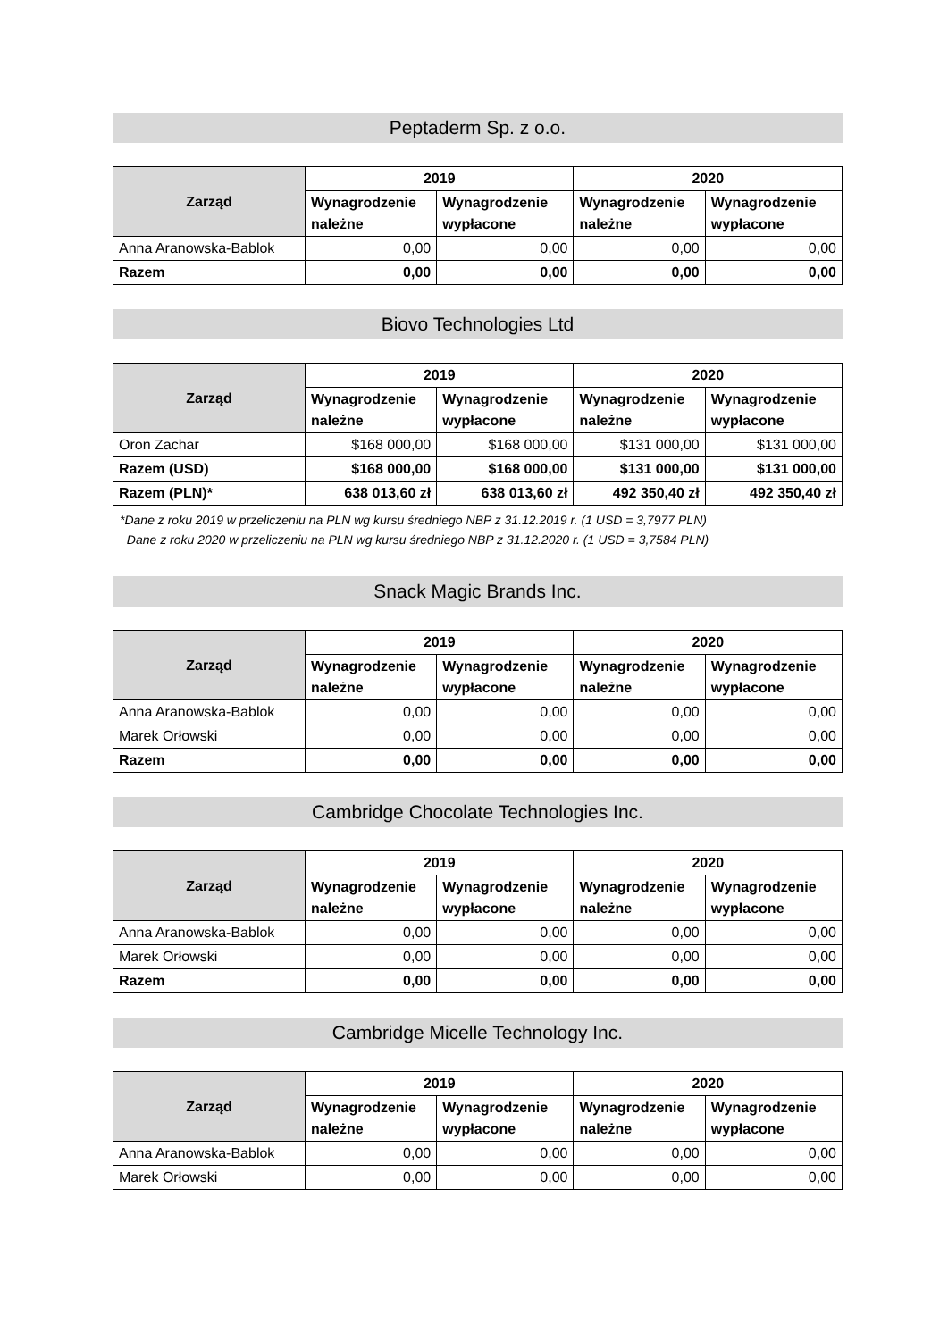Peptaderm Sp. z o.o.
| Zarząd | 2019 | | 2020 | |
| --- | --- | --- | --- | --- |
| | Wynagrodzenie należne | Wynagrodzenie wypłacone | Wynagrodzenie należne | Wynagrodzenie wypłacone |
| Anna Aranowska-Bablok | 0,00 | 0,00 | 0,00 | 0,00 |
| Razem | 0,00 | 0,00 | 0,00 | 0,00 |
Biovo Technologies Ltd
| Zarząd | 2019 | | 2020 | |
| --- | --- | --- | --- | --- |
| | Wynagrodzenie należne | Wynagrodzenie wypłacone | Wynagrodzenie należne | Wynagrodzenie wypłacone |
| Oron Zachar | $168 000,00 | $168 000,00 | $131 000,00 | $131 000,00 |
| Razem (USD) | $168 000,00 | $168 000,00 | $131 000,00 | $131 000,00 |
| Razem (PLN)* | 638 013,60 zł | 638 013,60 zł | 492 350,40 zł | 492 350,40 zł |
*Dane z roku 2019 w przeliczeniu na PLN wg kursu średniego NBP z 31.12.2019 r. (1 USD = 3,7977 PLN)
Dane z roku 2020 w przeliczeniu na PLN wg kursu średniego NBP z 31.12.2020 r. (1 USD = 3,7584 PLN)
Snack Magic Brands Inc.
| Zarząd | 2019 | | 2020 | |
| --- | --- | --- | --- | --- |
| | Wynagrodzenie należne | Wynagrodzenie wypłacone | Wynagrodzenie należne | Wynagrodzenie wypłacone |
| Anna Aranowska-Bablok | 0,00 | 0,00 | 0,00 | 0,00 |
| Marek Orłowski | 0,00 | 0,00 | 0,00 | 0,00 |
| Razem | 0,00 | 0,00 | 0,00 | 0,00 |
Cambridge Chocolate Technologies Inc.
| Zarząd | 2019 | | 2020 | |
| --- | --- | --- | --- | --- |
| | Wynagrodzenie należne | Wynagrodzenie wypłacone | Wynagrodzenie należne | Wynagrodzenie wypłacone |
| Anna Aranowska-Bablok | 0,00 | 0,00 | 0,00 | 0,00 |
| Marek Orłowski | 0,00 | 0,00 | 0,00 | 0,00 |
| Razem | 0,00 | 0,00 | 0,00 | 0,00 |
Cambridge Micelle Technology Inc.
| Zarząd | 2019 | | 2020 | |
| --- | --- | --- | --- | --- |
| | Wynagrodzenie należne | Wynagrodzenie wypłacone | Wynagrodzenie należne | Wynagrodzenie wypłacone |
| Anna Aranowska-Bablok | 0,00 | 0,00 | 0,00 | 0,00 |
| Marek Orłowski | 0,00 | 0,00 | 0,00 | 0,00 |